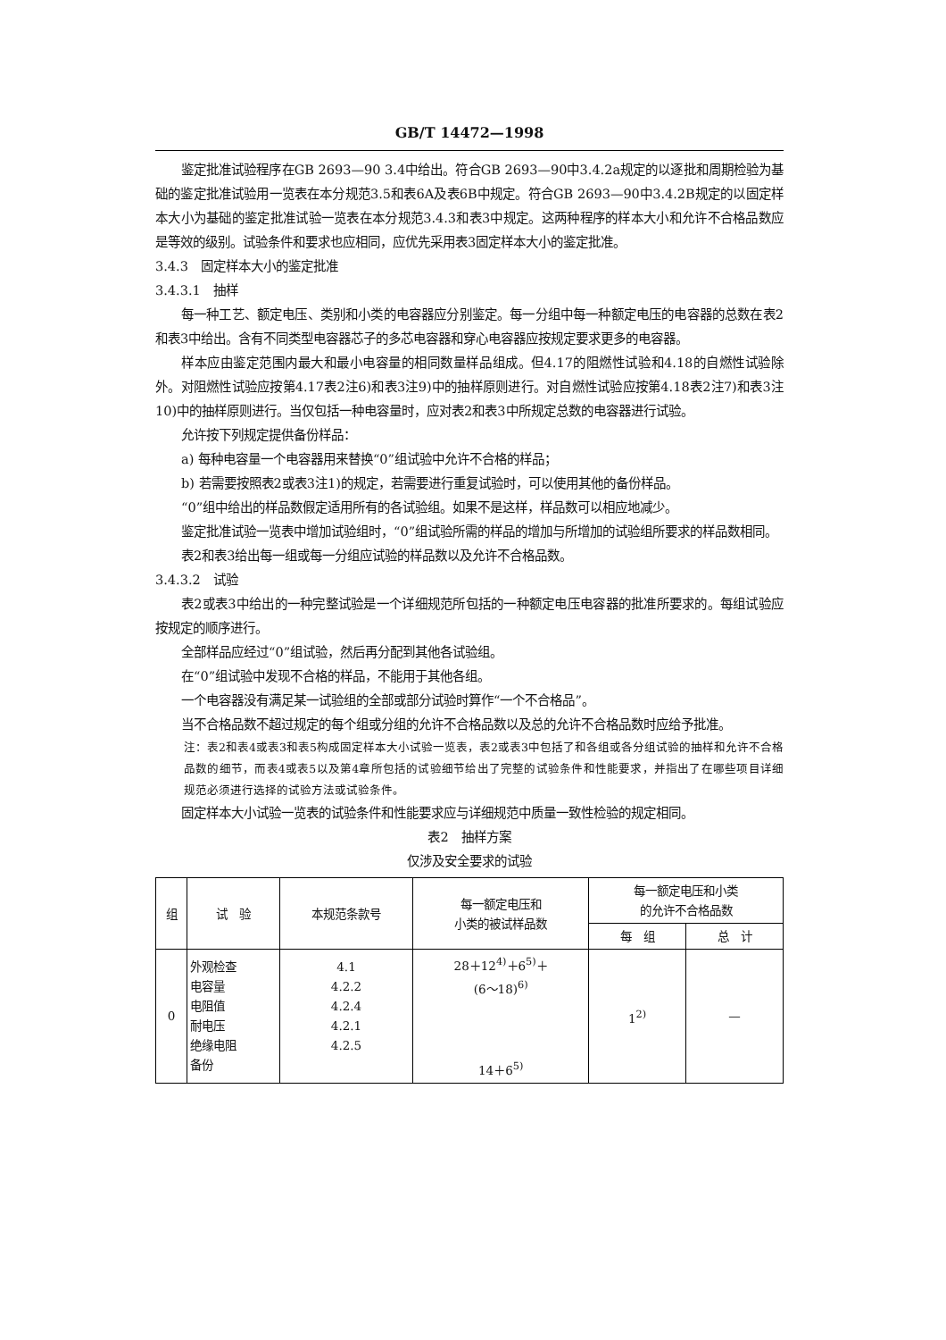GB/T 14472—1998
鉴定批准试验程序在GB 2693—90 3.4中给出。符合GB 2693—90中3.4.2a规定的以逐批和周期检验为基础的鉴定批准试验用一览表在本分规范3.5和表6A及表6B中规定。符合GB 2693—90中3.4.2B规定的以固定样本大小为基础的鉴定批准试验一览表在本分规范3.4.3和表3中规定。这两种程序的样本大小和允许不合格品数应是等效的级别。试验条件和要求也应相同，应优先采用表3固定样本大小的鉴定批准。
3.4.3　固定样本大小的鉴定批准
3.4.3.1　抽样
每一种工艺、额定电压、类别和小类的电容器应分别鉴定。每一分组中每一种额定电压的电容器的总数在表2和表3中给出。含有不同类型电容器芯子的多芯电容器和穿心电容器应按规定要求更多的电容器。
样本应由鉴定范围内最大和最小电容量的相同数量样品组成。但4.17的阻燃性试验和4.18的自燃性试验除外。对阻燃性试验应按第4.17表2注6)和表3注9)中的抽样原则进行。对自燃性试验应按第4.18表2注7)和表3注10)中的抽样原则进行。当仅包括一种电容量时，应对表2和表3中所规定总数的电容器进行试验。
允许按下列规定提供备份样品：
a) 每种电容量一个电容器用来替换“0”组试验中允许不合格的样品；
b) 若需要按照表2或表3注1)的规定，若需要进行重复试验时，可以使用其他的备份样品。
“0”组中给出的样品数假定适用所有的各试验组。如果不是这样，样品数可以相应地减少。
鉴定批准试验一览表中增加试验组时，“0”组试验所需的样品的增加与所增加的试验组所要求的样品数相同。
表2和表3给出每一组或每一分组应试验的样品数以及允许不合格品数。
3.4.3.2　试验
表2或表3中给出的一种完整试验是一个详细规范所包括的一种额定电压电容器的批准所要求的。每组试验应按规定的顺序进行。
全部样品应经过“0”组试验，然后再分配到其他各试验组。
在“0”组试验中发现不合格的样品，不能用于其他各组。
一个电容器没有满足某一试验组的全部或部分试验时算作“一个不合格品”。
当不合格品数不超过规定的每个组或分组的允许不合格品数以及总的允许不合格品数时应给予批准。
注：表2和表4或表3和表5构成固定样本大小试验一览表，表2或表3中包括了和各组或各分组试验的抽样和允许不合格品数的细节，而表4或表5以及第4章所包括的试验细节给出了完整的试验条件和性能要求，并指出了在哪些项目详细规范必须进行选择的试验方法或试验条件。
固定样本大小试验一览表的试验条件和性能要求应与详细规范中质量一致性检验的规定相同。
表2　抽样方案
仅涉及安全要求的试验
| 组 | 试 验 | 本规范条款号 | 每一额定电压和 小类的被试样品数 | 每一额定电压和小类 的允许不合格品数 | |
| --- | --- | --- | --- | --- | --- |
| | | | | 每 组 | 总 计 |
| 0 | 外观检查 电容量 电阻值 耐电压 绝缘电阻 备份 | 4.1 4.2.2 4.2.4 4.2.1 4.2.5 | 28＋12<sup>4)</sup>＋6<sup>5)</sup>＋ (6～18)<sup>6)</sup> 14＋6<sup>5)</sup> | 1<sup>2)</sup> | — |